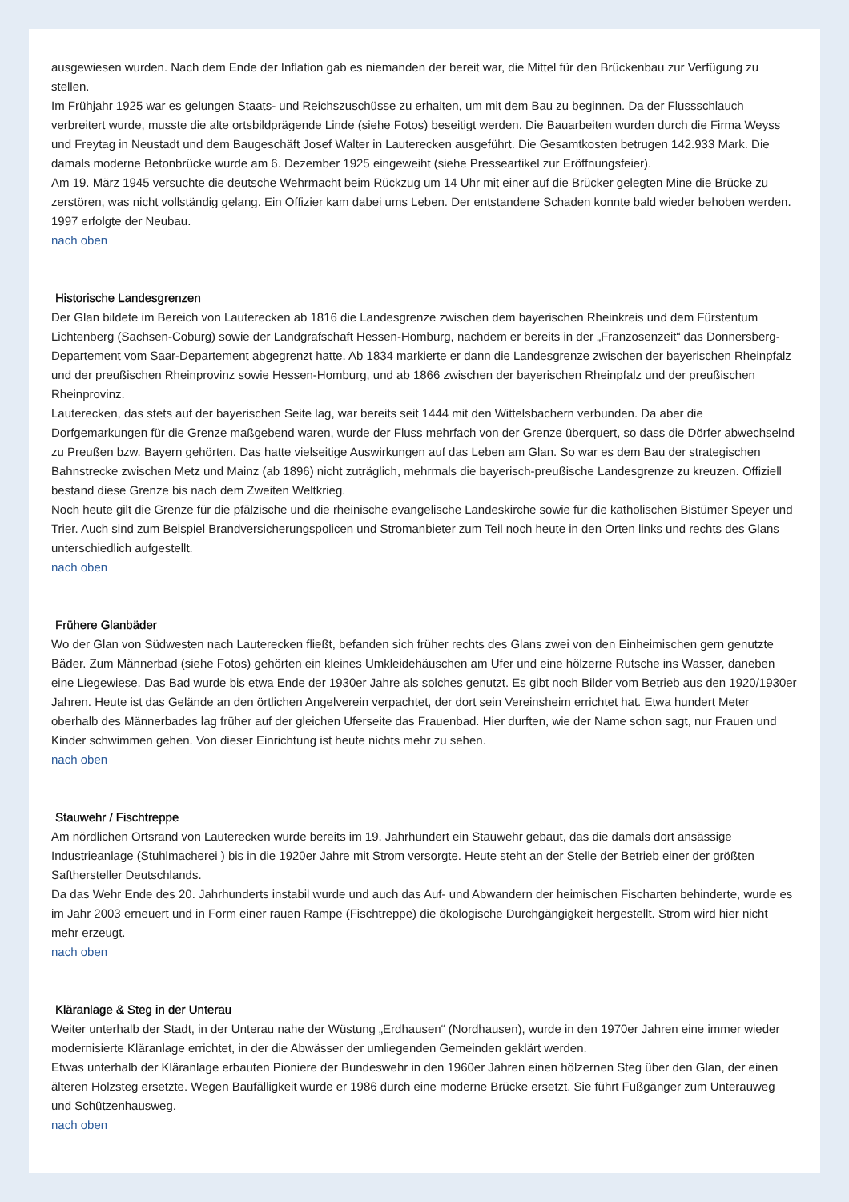ausgewiesen wurden. Nach dem Ende der Inflation gab es niemanden der bereit war, die Mittel für den Brückenbau zur Verfügung zu stellen.
Im Frühjahr 1925 war es gelungen Staats- und Reichszuschüsse zu erhalten, um mit dem Bau zu beginnen. Da der Flussschlauch verbreitert wurde, musste die alte ortsbildprägende Linde (siehe Fotos) beseitigt werden. Die Bauarbeiten wurden durch die Firma Weyss und Freytag in Neustadt und dem Baugeschäft Josef Walter in Lauterecken ausgeführt. Die Gesamtkosten betrugen 142.933 Mark. Die damals moderne Betonbrücke wurde am 6. Dezember 1925 eingeweiht (siehe Presseartikel zur Eröffnungsfeier).
Am 19. März 1945 versuchte die deutsche Wehrmacht beim Rückzug um 14 Uhr mit einer auf die Brücker gelegten Mine die Brücke zu zerstören, was nicht vollständig gelang. Ein Offizier kam dabei ums Leben. Der entstandene Schaden konnte bald wieder behoben werden. 1997 erfolgte der Neubau.
nach oben
Historische Landesgrenzen
Der Glan bildete im Bereich von Lauterecken ab 1816 die Landesgrenze zwischen dem bayerischen Rheinkreis und dem Fürstentum Lichtenberg (Sachsen-Coburg) sowie der Landgrafschaft Hessen-Homburg, nachdem er bereits in der „Franzosenzeit“ das Donnersberg-Departement vom Saar-Departement abgegrenzt hatte. Ab 1834 markierte er dann die Landesgrenze zwischen der bayerischen Rheinpfalz und der preußischen Rheinprovinz sowie Hessen-Homburg, und ab 1866 zwischen der bayerischen Rheinpfalz und der preußischen Rheinprovinz.
Lauterecken, das stets auf der bayerischen Seite lag, war bereits seit 1444 mit den Wittelsbachern verbunden. Da aber die Dorfgemarkungen für die Grenze maßgebend waren, wurde der Fluss mehrfach von der Grenze überquert, so dass die Dörfer abwechselnd zu Preußen bzw. Bayern gehörten. Das hatte vielseitige Auswirkungen auf das Leben am Glan. So war es dem Bau der strategischen Bahnstrecke zwischen Metz und Mainz (ab 1896) nicht zuträglich, mehrmals die bayerisch-preußische Landesgrenze zu kreuzen. Offiziell bestand diese Grenze bis nach dem Zweiten Weltkrieg.
Noch heute gilt die Grenze für die pfälzische und die rheinische evangelische Landeskirche sowie für die katholischen Bistümer Speyer und Trier. Auch sind zum Beispiel Brandversicherungspolicen und Stromanbieter zum Teil noch heute in den Orten links und rechts des Glans unterschiedlich aufgestellt.
nach oben
Frühere Glanbäder
Wo der Glan von Südwesten nach Lauterecken fließt, befanden sich früher rechts des Glans zwei von den Einheimischen gern genutzte Bäder. Zum Männerbad (siehe Fotos) gehörten ein kleines Umkleidehäuschen am Ufer und eine hölzerne Rutsche ins Wasser, daneben eine Liegewiese. Das Bad wurde bis etwa Ende der 1930er Jahre als solches genutzt. Es gibt noch Bilder vom Betrieb aus den 1920/1930er Jahren. Heute ist das Gelände an den örtlichen Angelverein verpachtet, der dort sein Vereinsheim errichtet hat. Etwa hundert Meter oberhalb des Männerbades lag früher auf der gleichen Uferseite das Frauenbad. Hier durften, wie der Name schon sagt, nur Frauen und Kinder schwimmen gehen. Von dieser Einrichtung ist heute nichts mehr zu sehen.
nach oben
Stauwehr / Fischtreppe
Am nördlichen Ortsrand von Lauterecken wurde bereits im 19. Jahrhundert ein Stauwehr gebaut, das die damals dort ansässige Industrieanlage (Stuhlmacherei ) bis in die 1920er Jahre mit Strom versorgte. Heute steht an der Stelle der Betrieb einer der größten Safthersteller Deutschlands.
Da das Wehr Ende des 20. Jahrhunderts instabil wurde und auch das Auf- und Abwandern der heimischen Fischarten behinderte, wurde es im Jahr 2003 erneuert und in Form einer rauen Rampe (Fischtreppe) die ökologische Durchgängigkeit hergestellt. Strom wird hier nicht mehr erzeugt.
nach oben
Kläranlage & Steg in der Unterau
Weiter unterhalb der Stadt, in der Unterau nahe der Wüstung „Erdhausen“ (Nordhausen), wurde in den 1970er Jahren eine immer wieder modernisierte Kläranlage errichtet, in der die Abwässer der umliegenden Gemeinden geklärt werden.
Etwas unterhalb der Kläranlage erbauten Pioniere der Bundeswehr in den 1960er Jahren einen hölzernen Steg über den Glan, der einen älteren Holzsteg ersetzte. Wegen Baufälligkeit wurde er 1986 durch eine moderne Brücke ersetzt. Sie führt Fußgänger zum Unterauweg und Schützenhausweg.
nach oben